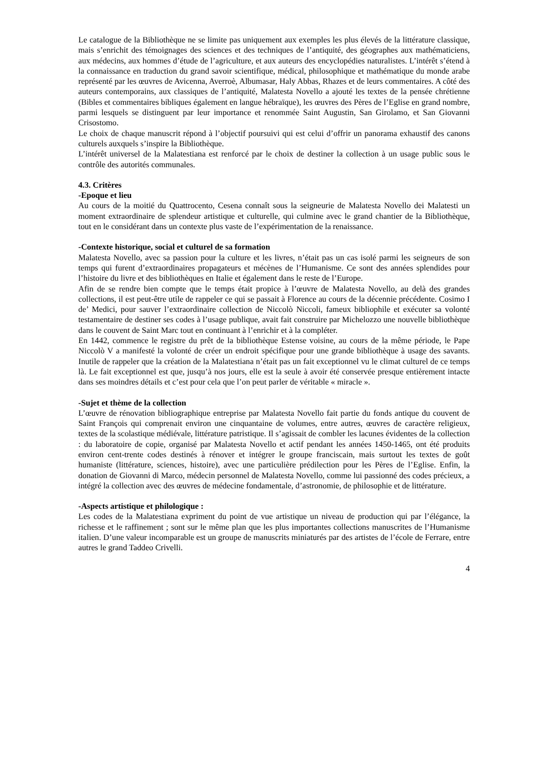Le catalogue de la Bibliothèque ne se limite pas uniquement aux exemples les plus élevés de la littérature classique, mais s’enrichit des témoignages des sciences et des techniques de l’antiquité, des géographes aux mathématiciens, aux médecins, aux hommes d’étude de l’agriculture, et aux auteurs des encyclopédies naturalistes. L’intérêt s’étend à la connaissance en traduction du grand savoir scientifique, médical, philosophique et mathématique du monde arabe représenté par les œuvres de Avicenna, Averroè, Albumasar, Haly Abbas, Rhazes et de leurs commentaires. A côté des auteurs contemporains, aux classiques de l’antiquité, Malatesta Novello a ajouté les textes de la pensée chrétienne (Bibles et commentaires bibliques également en langue hébraïque), les œuvres des Pères de l’Eglise en grand nombre, parmi lesquels se distinguent par leur importance et renommée Saint Augustin, San Girolamo, et San Giovanni Crisostomo.
Le choix de chaque manuscrit répond à l’objectif poursuivi qui est celui d’offrir un panorama exhaustif des canons culturels auxquels s’inspire la Bibliothèque.
L’intérêt universel de la Malatestiana est renforcé par le choix de destiner la collection à un usage public sous le contrôle des autorités communales.
4.3. Critères
-Epoque et lieu
Au cours de la moitié du Quattrocento, Cesena connaît sous la seigneurie de Malatesta Novello dei Malatesti un moment extraordinaire de splendeur artistique et culturelle, qui culmine avec le grand chantier de la Bibliothèque, tout en le considérant dans un contexte plus vaste de l’expérimentation de la renaissance.
-Contexte historique, social et culturel de sa formation
Malatesta Novello, avec sa passion pour la culture et les livres, n’était pas un cas isolé parmi les seigneurs de son temps qui furent d’extraordinaires propagateurs et mécènes de l’Humanisme. Ce sont des années splendides pour l’histoire du livre et des bibliothèques en Italie et également dans le reste de l’Europe.
Afin de se rendre bien compte que le temps était propice à l’œuvre de Malatesta Novello, au delà des grandes collections, il est peut-être utile de rappeler ce qui se passait à Florence au cours de la décennie précédente. Cosimo I de’ Medici, pour sauver l’extraordinaire collection de Niccolò Niccoli, fameux bibliophile et exécuter sa volonté testamentaire de destiner ses codes à l’usage publique, avait fait construire par Michelozzo une nouvelle bibliothèque dans le couvent de Saint Marc tout en continuant à l’enrichir et à la compléter.
En 1442, commence le registre du prêt de la bibliothèque Estense voisine, au cours de la même période, le Pape Niccolò V a manifesté la volonté de créer un endroit spécifique pour une grande bibliothèque à usage des savants. Inutile de rappeler que la création de la Malatestiana n’était pas un fait exceptionnel vu le climat culturel de ce temps là. Le fait exceptionnel est que, jusqu’à nos jours, elle est la seule à avoir été conservée presque entièrement intacte dans ses moindres détails et c’est pour cela que l’on peut parler de véritable « miracle ».
-Sujet et thème de la collection
L’œuvre de rénovation bibliographique entreprise par Malatesta Novello fait partie du fonds antique du couvent de Saint François qui comprenait environ une cinquantaine de volumes, entre autres, œuvres de caractère religieux, textes de la scolastique médiévale, littérature patristique. Il s’agissait de combler les lacunes évidentes de la collection : du laboratoire de copie, organisé par Malatesta Novello et actif pendant les années 1450-1465, ont été produits environ cent-trente codes destinés à rénover et intégrer le groupe franciscain, mais surtout les textes de goût humaniste (littérature, sciences, histoire), avec une particulière prédilection pour les Pères de l’Eglise. Enfin, la donation de Giovanni di Marco, médecin personnel de Malatesta Novello, comme lui passionné des codes précieux, a intégré la collection avec des œuvres de médecine fondamentale, d’astronomie, de philosophie et de littérature.
-Aspects artistique et philologique :
Les codes de la Malatestiana expriment du point de vue artistique un niveau de production qui par l’élégance, la richesse et le raffinement ; sont sur le même plan que les plus importantes collections manuscrites de l’Humanisme italien. D’une valeur incomparable est un groupe de manuscrits miniaturés par des artistes de l’école de Ferrare, entre autres le grand Taddeo Crivelli.
4